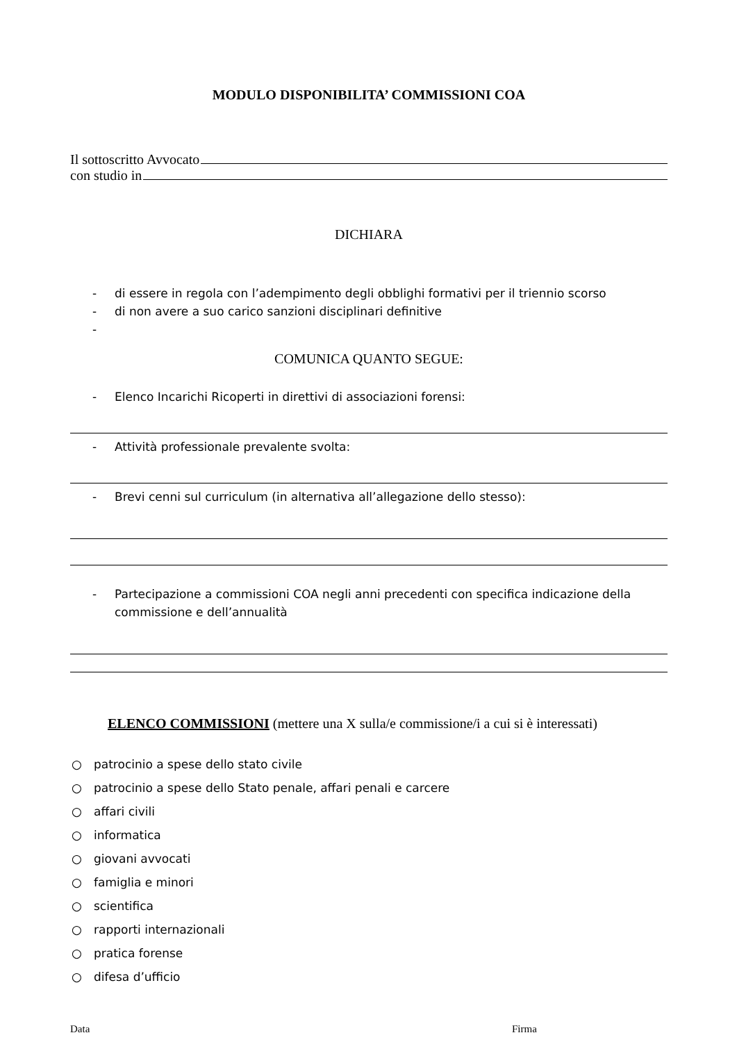MODULO DISPONIBILITA’ COMMISSIONI COA
Il sottoscritto Avvocato
con studio in
DICHIARA
- di essere in regola con l’adempimento degli obblighi formativi per il triennio scorso
- di non avere a suo carico sanzioni disciplinari definitive
-
COMUNICA QUANTO SEGUE:
- Elenco Incarichi Ricoperti in direttivi di associazioni forensi:
- Attività professionale prevalente svolta:
- Brevi cenni sul curriculum (in alternativa all’allegazione dello stesso):
- Partecipazione a commissioni COA negli anni precedenti con specifica indicazione della commissione e dell’annualità
ELENCO COMMISSIONI (mettere una X sulla/e commissione/i a cui si è interessati)
○ patrocinio a spese dello stato civile
○ patrocinio a spese dello Stato penale, affari penali e carcere
○ affari civili
○ informatica
○ giovani avvocati
○ famiglia e minori
○ scientifica
○ rapporti internazionali
○ pratica forense
○ difesa d’ufficio
Data Firma